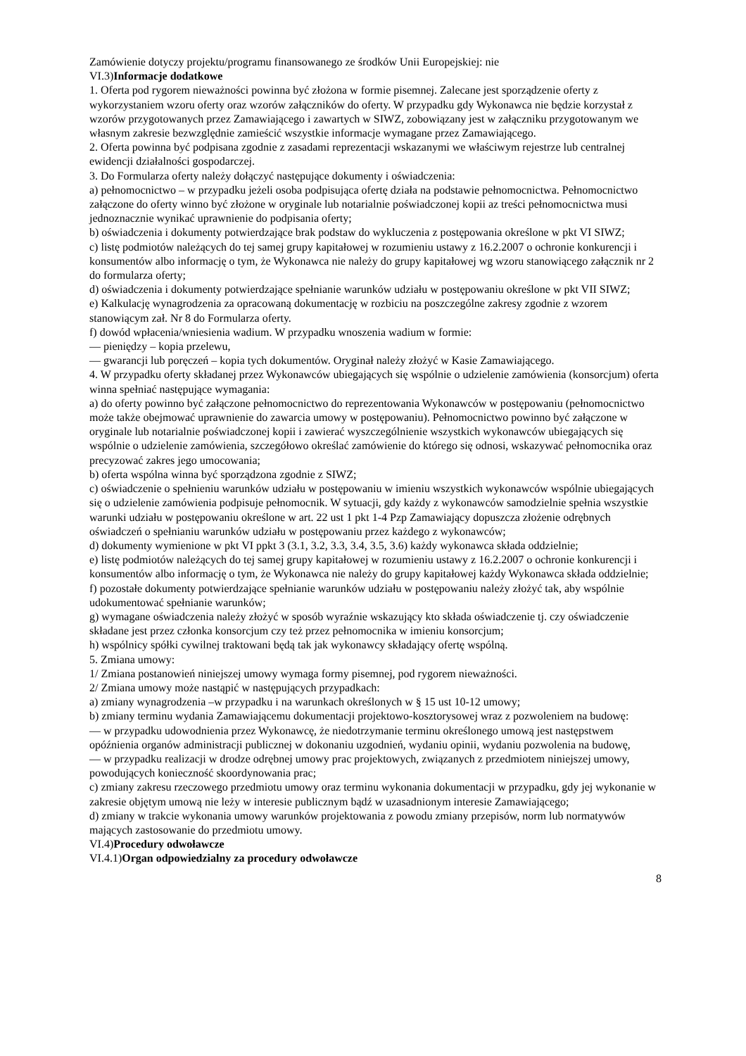Zamówienie dotyczy projektu/programu finansowanego ze środków Unii Europejskiej: nie
VI.3)Informacje dodatkowe
1. Oferta pod rygorem nieważności powinna być złożona w formie pisemnej. Zalecane jest sporządzenie oferty z wykorzystaniem wzoru oferty oraz wzorów załączników do oferty. W przypadku gdy Wykonawca nie będzie korzystał z wzorów przygotowanych przez Zamawiającego i zawartych w SIWZ, zobowiązany jest w załączniku przygotowanym we własnym zakresie bezwzględnie zamieścić wszystkie informacje wymagane przez Zamawiającego.
2. Oferta powinna być podpisana zgodnie z zasadami reprezentacji wskazanymi we właściwym rejestrze lub centralnej ewidencji działalności gospodarczej.
3. Do Formularza oferty należy dołączyć następujące dokumenty i oświadczenia:
a) pełnomocnictwo – w przypadku jeżeli osoba podpisująca ofertę działa na podstawie pełnomocnictwa. Pełnomocnictwo załączone do oferty winno być złożone w oryginale lub notarialnie poświadczonej kopii az treści pełnomocnictwa musi jednoznacznie wynikać uprawnienie do podpisania oferty;
b) oświadczenia i dokumenty potwierdzające brak podstaw do wykluczenia z postępowania określone w pkt VI SIWZ;
c) listę podmiotów należących do tej samej grupy kapitałowej w rozumieniu ustawy z 16.2.2007 o ochronie konkurencji i konsumentów albo informację o tym, że Wykonawca nie należy do grupy kapitałowej wg wzoru stanowiącego załącznik nr 2 do formularza oferty;
d) oświadczenia i dokumenty potwierdzające spełnianie warunków udziału w postępowaniu określone w pkt VII SIWZ;
e) Kalkulację wynagrodzenia za opracowaną dokumentację w rozbiciu na poszczególne zakresy zgodnie z wzorem stanowiącym zał. Nr 8 do Formularza oferty.
f) dowód wpłacenia/wniesienia wadium. W przypadku wnoszenia wadium w formie:
— pieniędzy – kopia przelewu,
— gwarancji lub poręczeń – kopia tych dokumentów. Oryginał należy złożyć w Kasie Zamawiającego.
4. W przypadku oferty składanej przez Wykonawców ubiegających się wspólnie o udzielenie zamówienia (konsorcjum) oferta winna spełniać następujące wymagania:
a) do oferty powinno być załączone pełnomocnictwo do reprezentowania Wykonawców w postępowaniu (pełnomocnictwo może także obejmować uprawnienie do zawarcia umowy w postępowaniu). Pełnomocnictwo powinno być załączone w oryginale lub notarialnie poświadczonej kopii i zawierać wyszczególnienie wszystkich wykonawców ubiegających się wspólnie o udzielenie zamówienia, szczegółowo określać zamówienie do którego się odnosi, wskazywać pełnomocnika oraz precyzować zakres jego umocowania;
b) oferta wspólna winna być sporządzona zgodnie z SIWZ;
c) oświadczenie o spełnieniu warunków udziału w postępowaniu w imieniu wszystkich wykonawców wspólnie ubiegających się o udzielenie zamówienia podpisuje pełnomocnik. W sytuacji, gdy każdy z wykonawców samodzielnie spełnia wszystkie warunki udziału w postępowaniu określone w art. 22 ust 1 pkt 1-4 Pzp Zamawiający dopuszcza złożenie odrębnych oświadczeń o spełnianiu warunków udziału w postępowaniu przez każdego z wykonawców;
d) dokumenty wymienione w pkt VI ppkt 3 (3.1, 3.2, 3.3, 3.4, 3.5, 3.6) każdy wykonawca składa oddzielnie;
e) listę podmiotów należących do tej samej grupy kapitałowej w rozumieniu ustawy z 16.2.2007 o ochronie konkurencji i konsumentów albo informację o tym, że Wykonawca nie należy do grupy kapitałowej każdy Wykonawca składa oddzielnie;
f) pozostałe dokumenty potwierdzające spełnianie warunków udziału w postępowaniu należy złożyć tak, aby wspólnie udokumentować spełnianie warunków;
g) wymagane oświadczenia należy złożyć w sposób wyraźnie wskazujący kto składa oświadczenie tj. czy oświadczenie składane jest przez członka konsorcjum czy też przez pełnomocnika w imieniu konsorcjum;
h) wspólnicy spółki cywilnej traktowani będą tak jak wykonawcy składający ofertę wspólną.
5. Zmiana umowy:
1/ Zmiana postanowień niniejszej umowy wymaga formy pisemnej, pod rygorem nieważności.
2/ Zmiana umowy może nastąpić w następujących przypadkach:
a) zmiany wynagrodzenia –w przypadku i na warunkach określonych w § 15 ust 10-12 umowy;
b) zmiany terminu wydania Zamawiającemu dokumentacji projektowo-kosztorysowej wraz z pozwoleniem na budowę:
— w przypadku udowodnienia przez Wykonawcę, że niedotrzymanie terminu określonego umową jest następstwem opóźnienia organów administracji publicznej w dokonaniu uzgodnień, wydaniu opinii, wydaniu pozwolenia na budowę,
— w przypadku realizacji w drodze odrębnej umowy prac projektowych, związanych z przedmiotem niniejszej umowy, powodujących konieczność skoordynowania prac;
c) zmiany zakresu rzeczowego przedmiotu umowy oraz terminu wykonania dokumentacji w przypadku, gdy jej wykonanie w zakresie objętym umową nie leży w interesie publicznym bądź w uzasadnionym interesie Zamawiającego;
d) zmiany w trakcie wykonania umowy warunków projektowania z powodu zmiany przepisów, norm lub normatywów mających zastosowanie do przedmiotu umowy.
VI.4)Procedury odwoławcze
VI.4.1)Organ odpowiedzialny za procedury odwoławcze
8